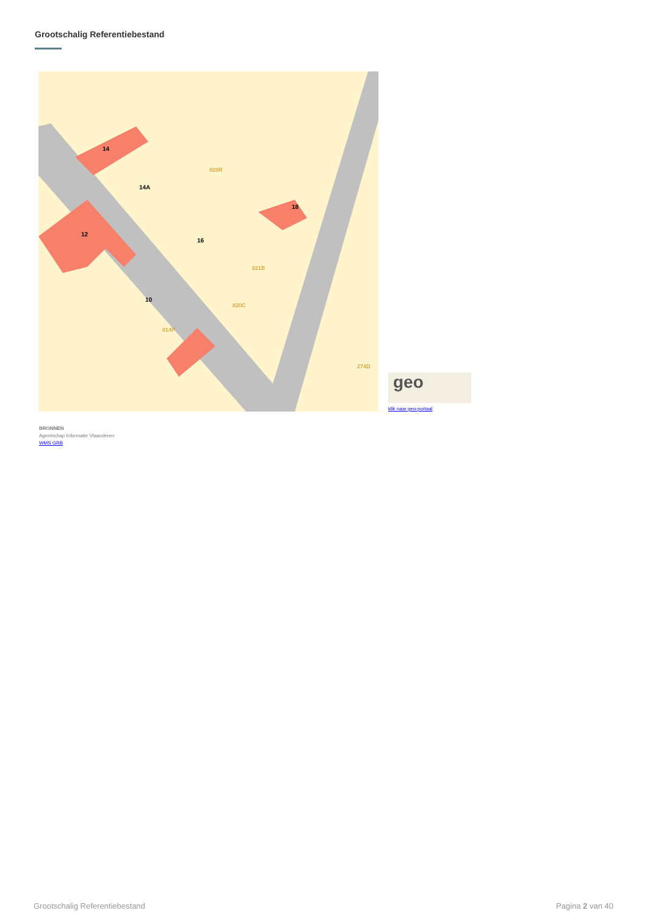Grootschalig Referentiebestand
14
14A
12
16
18
10
828R
821B
820C
814P
274D
geo
klik naar geo-portaal
BRONNEN
Agentschap Informatie Vlaanderen
WMS GRB
Grootschalig Referentiebestand Pagina 2 van 40